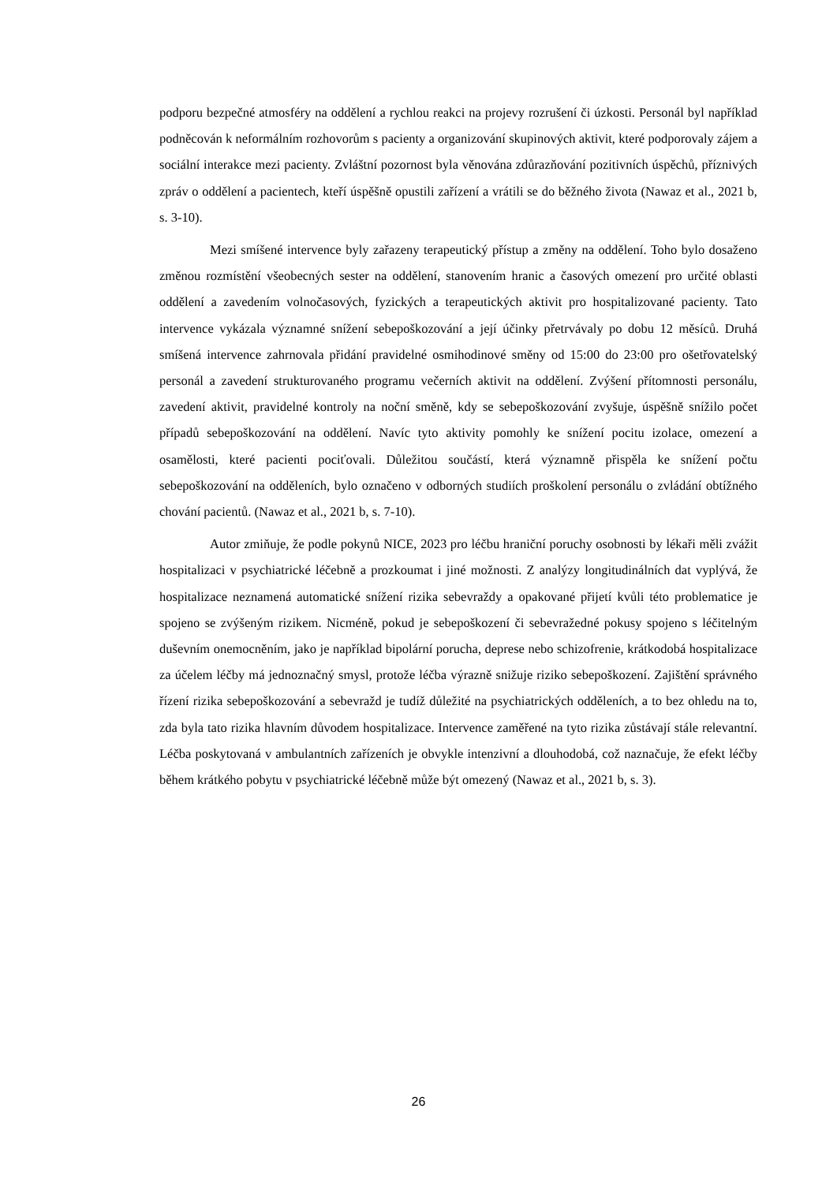podporu bezpečné atmosféry na oddělení a rychlou reakci na projevy rozrušení či úzkosti. Personál byl například podněcován k neformálním rozhovorům s pacienty a organizování skupinových aktivit, které podporovaly zájem a sociální interakce mezi pacienty. Zvláštní pozornost byla věnována zdůrazňování pozitivních úspěchů, příznivých zpráv o oddělení a pacientech, kteří úspěšně opustili zařízení a vrátili se do běžného života (Nawaz et al., 2021 b, s. 3-10).
Mezi smíšené intervence byly zařazeny terapeutický přístup a změny na oddělení. Toho bylo dosaženo změnou rozmístění všeobecných sester na oddělení, stanovením hranic a časových omezení pro určité oblasti oddělení a zavedením volnočasových, fyzických a terapeutických aktivit pro hospitalizované pacienty. Tato intervence vykázala významné snížení sebepoškozování a její účinky přetrvávaly po dobu 12 měsíců. Druhá smíšená intervence zahrnovala přidání pravidelné osmihodinové směny od 15:00 do 23:00 pro ošetřovatelský personál a zavedení strukturovaného programu večerních aktivit na oddělení. Zvýšení přítomnosti personálu, zavedení aktivit, pravidelné kontroly na noční směně, kdy se sebepoškozování zvyšuje, úspěšně snížilo počet případů sebepoškozování na oddělení. Navíc tyto aktivity pomohly ke snížení pocitu izolace, omezení a osamělosti, které pacienti pociťovali. Důležitou součástí, která významně přispěla ke snížení počtu sebepoškozování na odděleních, bylo označeno v odborných studiích proškolení personálu o zvládání obtížného chování pacientů. (Nawaz et al., 2021 b, s. 7-10).
Autor zmiňuje, že podle pokynů NICE, 2023 pro léčbu hraniční poruchy osobnosti by lékaři měli zvážit hospitalizaci v psychiatrické léčebně a prozkoumat i jiné možnosti. Z analýzy longitudinálních dat vyplývá, že hospitalizace neznamená automatické snížení rizika sebevraždy a opakované přijetí kvůli této problematice je spojeno se zvýšeným rizikem. Nicméně, pokud je sebepoškození či sebevražedné pokusy spojeno s léčitelným duševním onemocněním, jako je například bipolární porucha, deprese nebo schizofrenie, krátkodobá hospitalizace za účelem léčby má jednoznačný smysl, protože léčba výrazně snižuje riziko sebepoškození. Zajištění správného řízení rizika sebepoškozování a sebevražd je tudíž důležité na psychiatrických odděleních, a to bez ohledu na to, zda byla tato rizika hlavním důvodem hospitalizace. Intervence zaměřené na tyto rizika zůstávají stále relevantní. Léčba poskytovaná v ambulantních zařízeních je obvykle intenzivní a dlouhodobá, což naznačuje, že efekt léčby během krátkého pobytu v psychiatrické léčebně může být omezený (Nawaz et al., 2021 b, s. 3).
26